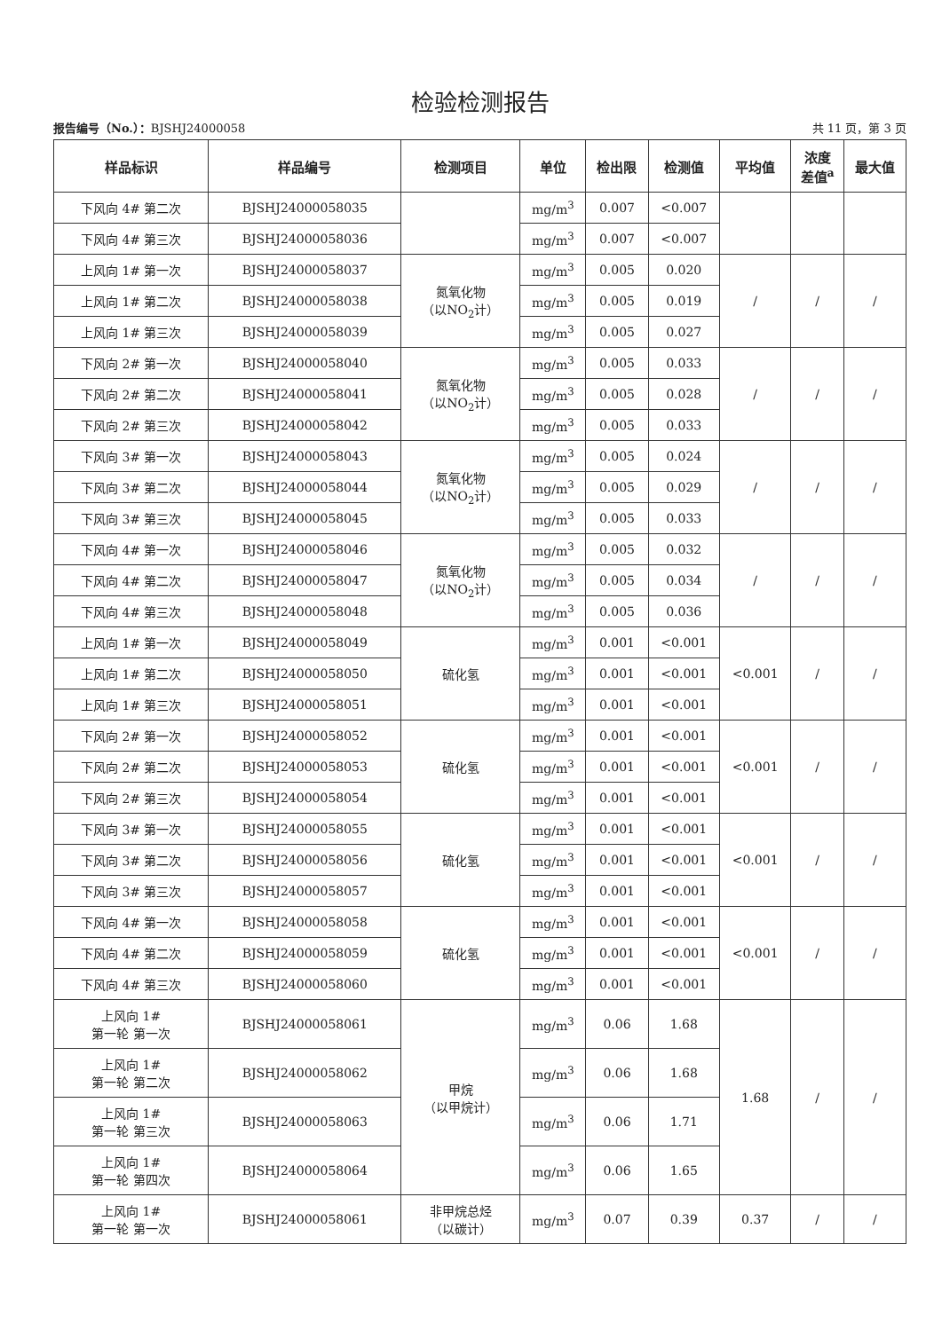检验检测报告
报告编号（No.）：BJSHJ24000058 共 11 页，第 3 页
| 样品标识 | 样品编号 | 检测项目 | 单位 | 检出限 | 检测值 | 平均值 | 浓度 差值<sup>a</sup> | 最大值 |
| --- | --- | --- | --- | --- | --- | --- | --- | --- |
| 下风向 4# 第二次 | BJSHJ24000058035 | | mg/m<sup>3</sup> | 0.007 | <0.007 | | | |
| 下风向 4# 第三次 | BJSHJ24000058036 | | mg/m<sup>3</sup> | 0.007 | <0.007 | | | |
| 上风向 1# 第一次 | BJSHJ24000058037 | 氮氧化物 （以NO<sub>2</sub>计） | mg/m<sup>3</sup> | 0.005 | 0.020 | / | / | / |
| 上风向 1# 第二次 | BJSHJ24000058038 | | mg/m<sup>3</sup> | 0.005 | 0.019 | | | |
| 上风向 1# 第三次 | BJSHJ24000058039 | | mg/m<sup>3</sup> | 0.005 | 0.027 | | | |
| 下风向 2# 第一次 | BJSHJ24000058040 | 氮氧化物 （以NO<sub>2</sub>计） | mg/m<sup>3</sup> | 0.005 | 0.033 | / | / | / |
| 下风向 2# 第二次 | BJSHJ24000058041 | | mg/m<sup>3</sup> | 0.005 | 0.028 | | | |
| 下风向 2# 第三次 | BJSHJ24000058042 | | mg/m<sup>3</sup> | 0.005 | 0.033 | | | |
| 下风向 3# 第一次 | BJSHJ24000058043 | 氮氧化物 （以NO<sub>2</sub>计） | mg/m<sup>3</sup> | 0.005 | 0.024 | / | / | / |
| 下风向 3# 第二次 | BJSHJ24000058044 | | mg/m<sup>3</sup> | 0.005 | 0.029 | | | |
| 下风向 3# 第三次 | BJSHJ24000058045 | | mg/m<sup>3</sup> | 0.005 | 0.033 | | | |
| 下风向 4# 第一次 | BJSHJ24000058046 | 氮氧化物 （以NO<sub>2</sub>计） | mg/m<sup>3</sup> | 0.005 | 0.032 | / | / | / |
| 下风向 4# 第二次 | BJSHJ24000058047 | | mg/m<sup>3</sup> | 0.005 | 0.034 | | | |
| 下风向 4# 第三次 | BJSHJ24000058048 | | mg/m<sup>3</sup> | 0.005 | 0.036 | | | |
| 上风向 1# 第一次 | BJSHJ24000058049 | 硫化氢 | mg/m<sup>3</sup> | 0.001 | <0.001 | <0.001 | / | / |
| 上风向 1# 第二次 | BJSHJ24000058050 | | mg/m<sup>3</sup> | 0.001 | <0.001 | | | |
| 上风向 1# 第三次 | BJSHJ24000058051 | | mg/m<sup>3</sup> | 0.001 | <0.001 | | | |
| 下风向 2# 第一次 | BJSHJ24000058052 | 硫化氢 | mg/m<sup>3</sup> | 0.001 | <0.001 | <0.001 | / | / |
| 下风向 2# 第二次 | BJSHJ24000058053 | | mg/m<sup>3</sup> | 0.001 | <0.001 | | | |
| 下风向 2# 第三次 | BJSHJ24000058054 | | mg/m<sup>3</sup> | 0.001 | <0.001 | | | |
| 下风向 3# 第一次 | BJSHJ24000058055 | 硫化氢 | mg/m<sup>3</sup> | 0.001 | <0.001 | <0.001 | / | / |
| 下风向 3# 第二次 | BJSHJ24000058056 | | mg/m<sup>3</sup> | 0.001 | <0.001 | | | |
| 下风向 3# 第三次 | BJSHJ24000058057 | | mg/m<sup>3</sup> | 0.001 | <0.001 | | | |
| 下风向 4# 第一次 | BJSHJ24000058058 | 硫化氢 | mg/m<sup>3</sup> | 0.001 | <0.001 | <0.001 | / | / |
| 下风向 4# 第二次 | BJSHJ24000058059 | | mg/m<sup>3</sup> | 0.001 | <0.001 | | | |
| 下风向 4# 第三次 | BJSHJ24000058060 | | mg/m<sup>3</sup> | 0.001 | <0.001 | | | |
| 上风向 1# 第一轮 第一次 | BJSHJ24000058061 | 甲烷 （以甲烷计） | mg/m<sup>3</sup> | 0.06 | 1.68 | 1.68 | / | / |
| 上风向 1# 第一轮 第二次 | BJSHJ24000058062 | | mg/m<sup>3</sup> | 0.06 | 1.68 | | | |
| 上风向 1# 第一轮 第三次 | BJSHJ24000058063 | | mg/m<sup>3</sup> | 0.06 | 1.71 | | | |
| 上风向 1# 第一轮 第四次 | BJSHJ24000058064 | | mg/m<sup>3</sup> | 0.06 | 1.65 | | | |
| 上风向 1# 第一轮 第一次 | BJSHJ24000058061 | 非甲烷总烃 （以碳计） | mg/m<sup>3</sup> | 0.07 | 0.39 | 0.37 | / | / |